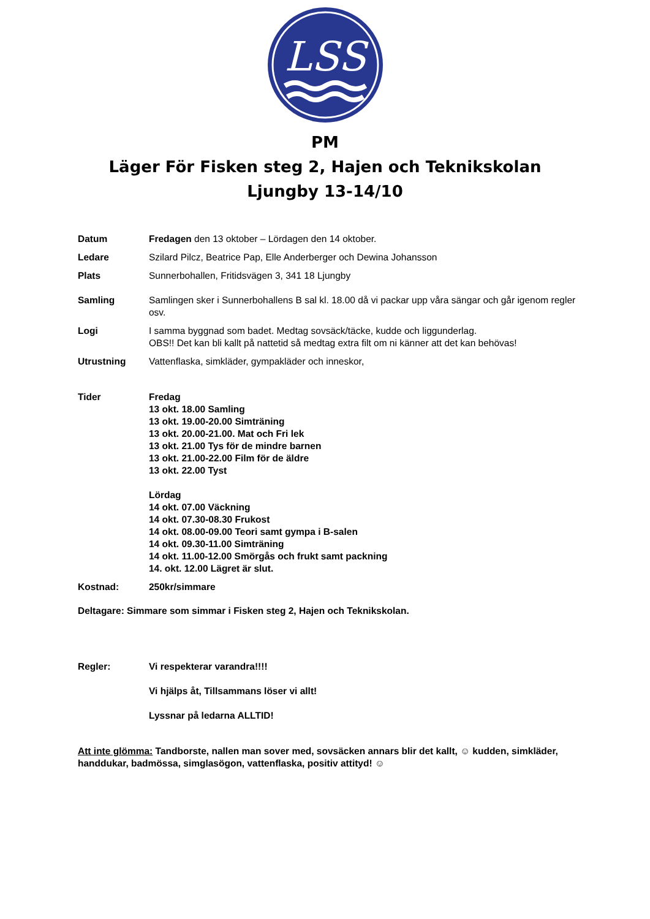LSS
PM
Läger För Fisken steg 2, Hajen och Teknikskolan
Ljungby 13-14/10
Datum Fredagen den 13 oktober – Lördagen den 14 oktober.
Ledare Szilard Pilcz, Beatrice Pap, Elle Anderberger och Dewina Johansson
Plats Sunnerbohallen, Fritidsvägen 3, 341 18 Ljungby
Samling Samlingen sker i Sunnerbohallens B sal kl. 18.00 då vi packar upp våra sängar och går igenom regler osv.
Logi I samma byggnad som badet. Medtag sovsäck/täcke, kudde och liggunderlag.
OBS!! Det kan bli kallt på nattetid så medtag extra filt om ni känner att det kan behövas!
Utrustning Vattenflaska, simkläder, gympakläder och inneskor,
Tider Fredag
13 okt. 18.00 Samling
13 okt. 19.00-20.00 Simträning
13 okt. 20.00-21.00. Mat och Fri lek
13 okt. 21.00 Tys för de mindre barnen
13 okt. 21.00-22.00 Film för de äldre
13 okt. 22.00 Tyst
Lördag
14 okt. 07.00 Väckning
14 okt. 07.30-08.30 Frukost
14 okt. 08.00-09.00 Teori samt gympa i B-salen
14 okt. 09.30-11.00 Simträning
14 okt. 11.00-12.00 Smörgås och frukt samt packning
14. okt. 12.00 Lägret är slut.
Kostnad: 250kr/simmare
Deltagare: Simmare som simmar i Fisken steg 2, Hajen och Teknikskolan.
Regler: Vi respekterar varandra!!!!
Vi hjälps åt, Tillsammans löser vi allt!
Lyssnar på ledarna ALLTID!
Att inte glömma: Tandborste, nallen man sover med, sovsäcken annars blir det kallt, ☺ kudden, simkläder, handdukar, badmössa, simglasögon, vattenflaska, positiv attityd! ☺